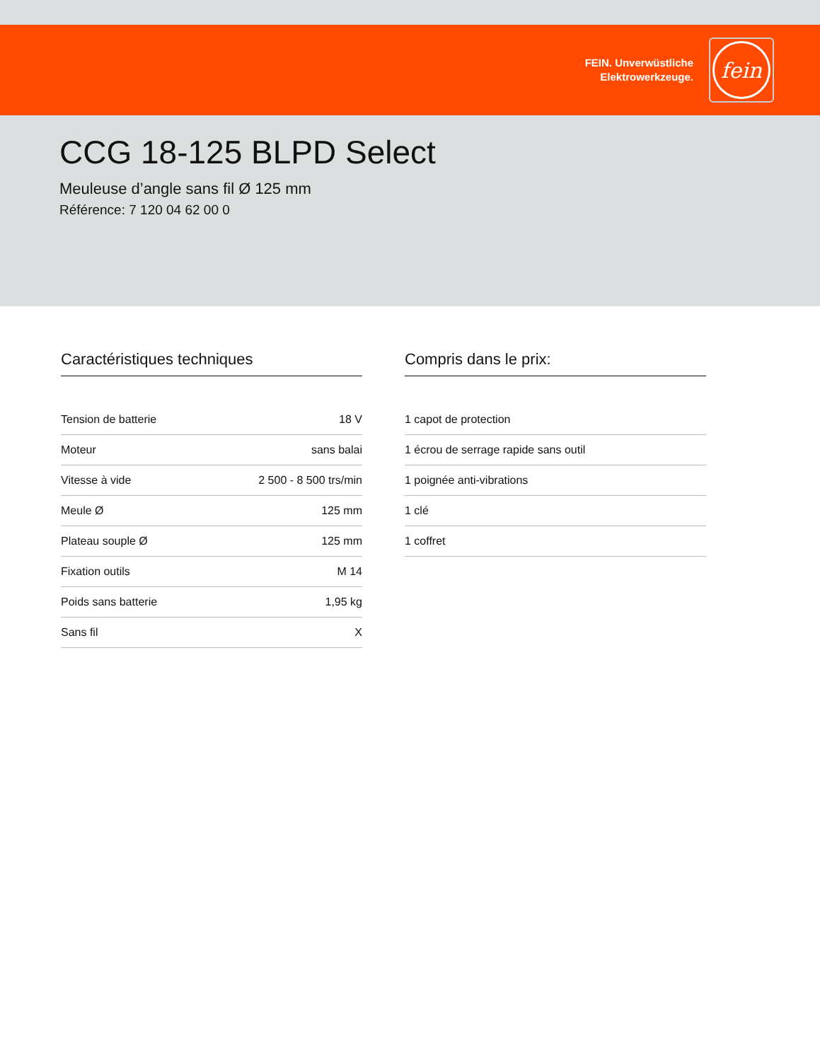FEIN. Unverwüstliche
Elektrowerkzeuge.
fein
CCG 18-125 BLPD Select
Meuleuse d’angle sans fil Ø 125 mm
Référence: 7 120 04 62 00 0
Caractéristiques techniques
| Tension de batterie | 18 V |
| Moteur | sans balai |
| Vitesse à vide | 2 500 - 8 500 trs/min |
| Meule Ø | 125 mm |
| Plateau souple Ø | 125 mm |
| Fixation outils | M 14 |
| Poids sans batterie | 1,95 kg |
| Sans fil | X |
Compris dans le prix:
| 1 capot de protection |
| 1 écrou de serrage rapide sans outil |
| 1 poignée anti-vibrations |
| 1 clé |
| 1 coffret |